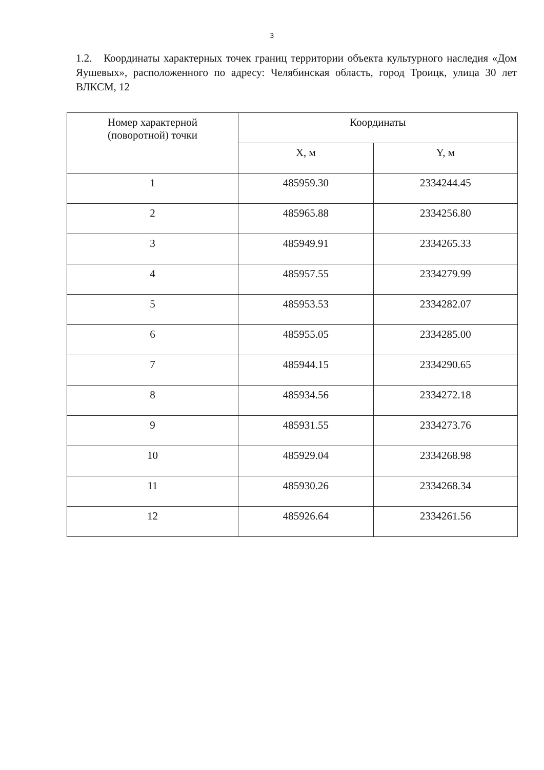3
1.2. Координаты характерных точек границ территории объекта культурного наследия «Дом Яушевых», расположенного по адресу: Челябинская область, город Троицк, улица 30 лет ВЛКСМ, 12
| Номер характерной (поворотной) точки | Координаты | |
| --- | --- | --- |
| | X, м | Y, м |
| 1 | 485959.30 | 2334244.45 |
| 2 | 485965.88 | 2334256.80 |
| 3 | 485949.91 | 2334265.33 |
| 4 | 485957.55 | 2334279.99 |
| 5 | 485953.53 | 2334282.07 |
| 6 | 485955.05 | 2334285.00 |
| 7 | 485944.15 | 2334290.65 |
| 8 | 485934.56 | 2334272.18 |
| 9 | 485931.55 | 2334273.76 |
| 10 | 485929.04 | 2334268.98 |
| 11 | 485930.26 | 2334268.34 |
| 12 | 485926.64 | 2334261.56 |